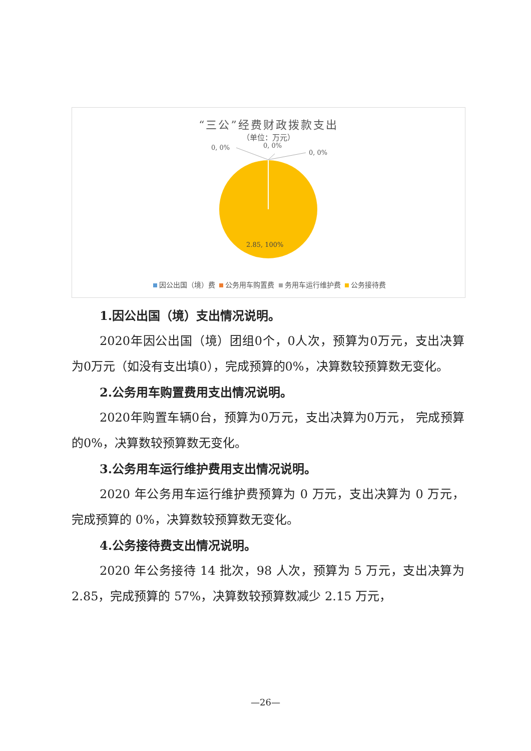“三公”经费财政拨款支出
（单位：万元）
0, 0% 0, 0%
0, 0%
2.85, 100%
因公出国（境）费 公务用车购置费 务用车运行维护费 公务接待费
1.因公出国（境）支出情况说明。
2020年因公出国（境）团组0个，0人次，预算为0万元，支出决算为0万元（如没有支出填0），完成预算的0%，决算数较预算数无变化。
2.公务用车购置费用支出情况说明。
2020年购置车辆0台，预算为0万元，支出决算为0万元， 完成预算的0%，决算数较预算数无变化。
3.公务用车运行维护费用支出情况说明。
2020 年公务用车运行维护费预算为 0 万元，支出决算为 0 万元，完成预算的 0%，决算数较预算数无变化。
4.公务接待费支出情况说明。
2020 年公务接待 14 批次，98 人次，预算为 5 万元，支出决算为 2.85，完成预算的 57%，决算数较预算数减少 2.15 万元，
—26—